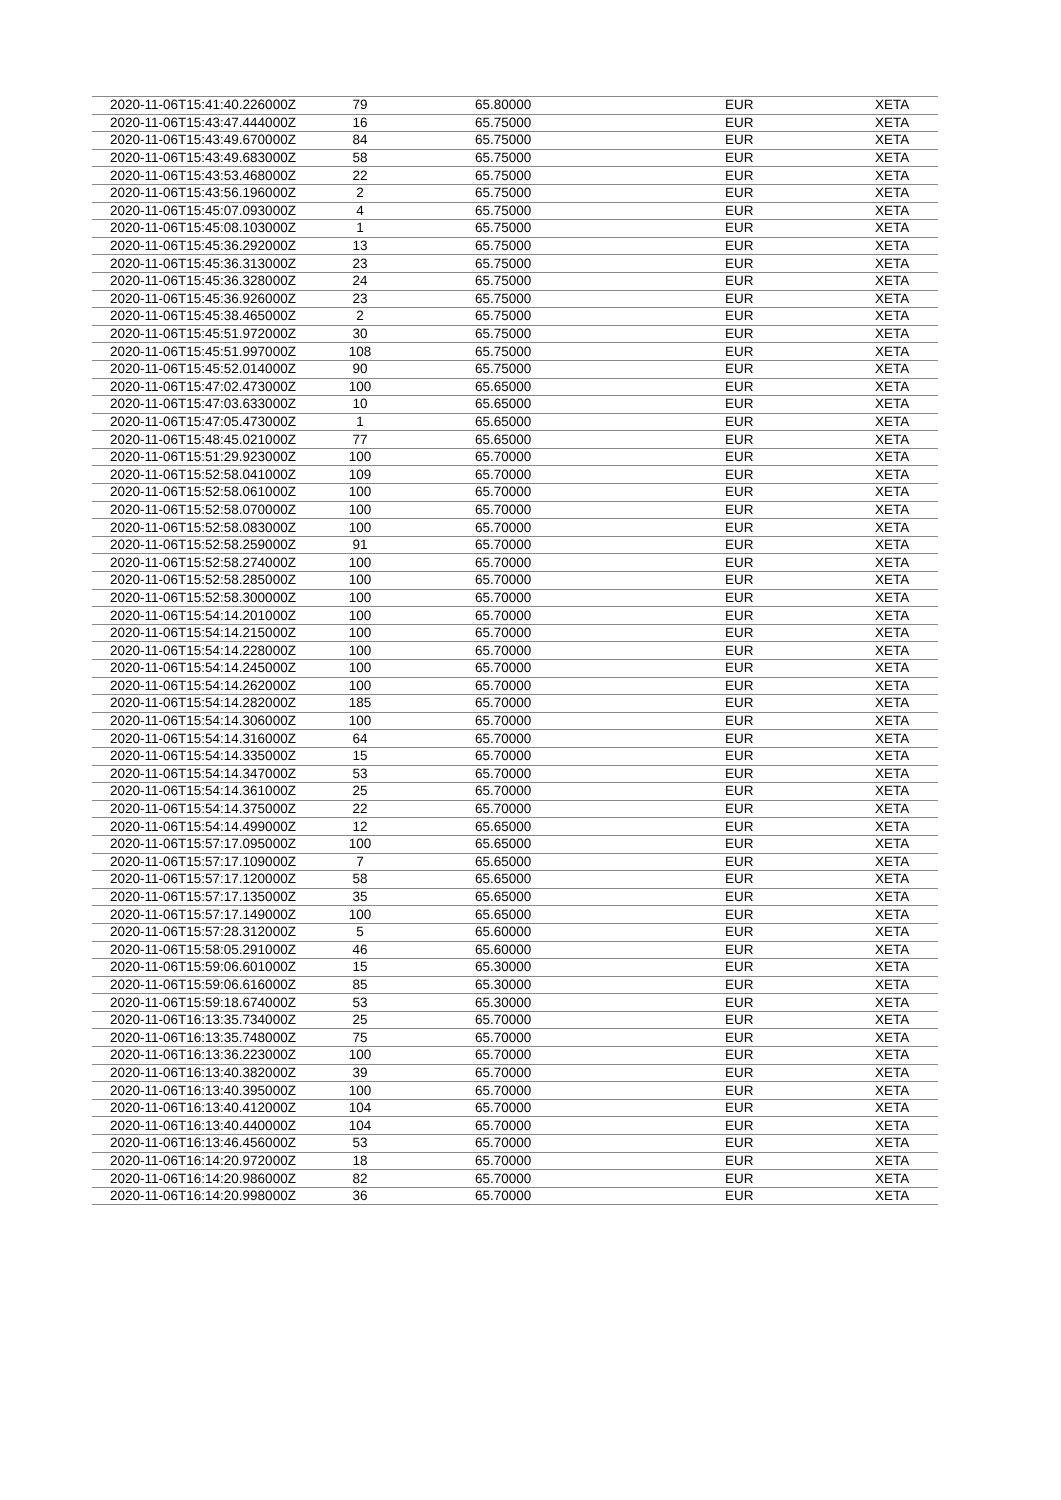| 2020-11-06T15:41:40.226000Z | 79 | 65.80000 | EUR | XETA |
| 2020-11-06T15:43:47.444000Z | 16 | 65.75000 | EUR | XETA |
| 2020-11-06T15:43:49.670000Z | 84 | 65.75000 | EUR | XETA |
| 2020-11-06T15:43:49.683000Z | 58 | 65.75000 | EUR | XETA |
| 2020-11-06T15:43:53.468000Z | 22 | 65.75000 | EUR | XETA |
| 2020-11-06T15:43:56.196000Z | 2 | 65.75000 | EUR | XETA |
| 2020-11-06T15:45:07.093000Z | 4 | 65.75000 | EUR | XETA |
| 2020-11-06T15:45:08.103000Z | 1 | 65.75000 | EUR | XETA |
| 2020-11-06T15:45:36.292000Z | 13 | 65.75000 | EUR | XETA |
| 2020-11-06T15:45:36.313000Z | 23 | 65.75000 | EUR | XETA |
| 2020-11-06T15:45:36.328000Z | 24 | 65.75000 | EUR | XETA |
| 2020-11-06T15:45:36.926000Z | 23 | 65.75000 | EUR | XETA |
| 2020-11-06T15:45:38.465000Z | 2 | 65.75000 | EUR | XETA |
| 2020-11-06T15:45:51.972000Z | 30 | 65.75000 | EUR | XETA |
| 2020-11-06T15:45:51.997000Z | 108 | 65.75000 | EUR | XETA |
| 2020-11-06T15:45:52.014000Z | 90 | 65.75000 | EUR | XETA |
| 2020-11-06T15:47:02.473000Z | 100 | 65.65000 | EUR | XETA |
| 2020-11-06T15:47:03.633000Z | 10 | 65.65000 | EUR | XETA |
| 2020-11-06T15:47:05.473000Z | 1 | 65.65000 | EUR | XETA |
| 2020-11-06T15:48:45.021000Z | 77 | 65.65000 | EUR | XETA |
| 2020-11-06T15:51:29.923000Z | 100 | 65.70000 | EUR | XETA |
| 2020-11-06T15:52:58.041000Z | 109 | 65.70000 | EUR | XETA |
| 2020-11-06T15:52:58.061000Z | 100 | 65.70000 | EUR | XETA |
| 2020-11-06T15:52:58.070000Z | 100 | 65.70000 | EUR | XETA |
| 2020-11-06T15:52:58.083000Z | 100 | 65.70000 | EUR | XETA |
| 2020-11-06T15:52:58.259000Z | 91 | 65.70000 | EUR | XETA |
| 2020-11-06T15:52:58.274000Z | 100 | 65.70000 | EUR | XETA |
| 2020-11-06T15:52:58.285000Z | 100 | 65.70000 | EUR | XETA |
| 2020-11-06T15:52:58.300000Z | 100 | 65.70000 | EUR | XETA |
| 2020-11-06T15:54:14.201000Z | 100 | 65.70000 | EUR | XETA |
| 2020-11-06T15:54:14.215000Z | 100 | 65.70000 | EUR | XETA |
| 2020-11-06T15:54:14.228000Z | 100 | 65.70000 | EUR | XETA |
| 2020-11-06T15:54:14.245000Z | 100 | 65.70000 | EUR | XETA |
| 2020-11-06T15:54:14.262000Z | 100 | 65.70000 | EUR | XETA |
| 2020-11-06T15:54:14.282000Z | 185 | 65.70000 | EUR | XETA |
| 2020-11-06T15:54:14.306000Z | 100 | 65.70000 | EUR | XETA |
| 2020-11-06T15:54:14.316000Z | 64 | 65.70000 | EUR | XETA |
| 2020-11-06T15:54:14.335000Z | 15 | 65.70000 | EUR | XETA |
| 2020-11-06T15:54:14.347000Z | 53 | 65.70000 | EUR | XETA |
| 2020-11-06T15:54:14.361000Z | 25 | 65.70000 | EUR | XETA |
| 2020-11-06T15:54:14.375000Z | 22 | 65.70000 | EUR | XETA |
| 2020-11-06T15:54:14.499000Z | 12 | 65.65000 | EUR | XETA |
| 2020-11-06T15:57:17.095000Z | 100 | 65.65000 | EUR | XETA |
| 2020-11-06T15:57:17.109000Z | 7 | 65.65000 | EUR | XETA |
| 2020-11-06T15:57:17.120000Z | 58 | 65.65000 | EUR | XETA |
| 2020-11-06T15:57:17.135000Z | 35 | 65.65000 | EUR | XETA |
| 2020-11-06T15:57:17.149000Z | 100 | 65.65000 | EUR | XETA |
| 2020-11-06T15:57:28.312000Z | 5 | 65.60000 | EUR | XETA |
| 2020-11-06T15:58:05.291000Z | 46 | 65.60000 | EUR | XETA |
| 2020-11-06T15:59:06.601000Z | 15 | 65.30000 | EUR | XETA |
| 2020-11-06T15:59:06.616000Z | 85 | 65.30000 | EUR | XETA |
| 2020-11-06T15:59:18.674000Z | 53 | 65.30000 | EUR | XETA |
| 2020-11-06T16:13:35.734000Z | 25 | 65.70000 | EUR | XETA |
| 2020-11-06T16:13:35.748000Z | 75 | 65.70000 | EUR | XETA |
| 2020-11-06T16:13:36.223000Z | 100 | 65.70000 | EUR | XETA |
| 2020-11-06T16:13:40.382000Z | 39 | 65.70000 | EUR | XETA |
| 2020-11-06T16:13:40.395000Z | 100 | 65.70000 | EUR | XETA |
| 2020-11-06T16:13:40.412000Z | 104 | 65.70000 | EUR | XETA |
| 2020-11-06T16:13:40.440000Z | 104 | 65.70000 | EUR | XETA |
| 2020-11-06T16:13:46.456000Z | 53 | 65.70000 | EUR | XETA |
| 2020-11-06T16:14:20.972000Z | 18 | 65.70000 | EUR | XETA |
| 2020-11-06T16:14:20.986000Z | 82 | 65.70000 | EUR | XETA |
| 2020-11-06T16:14:20.998000Z | 36 | 65.70000 | EUR | XETA |